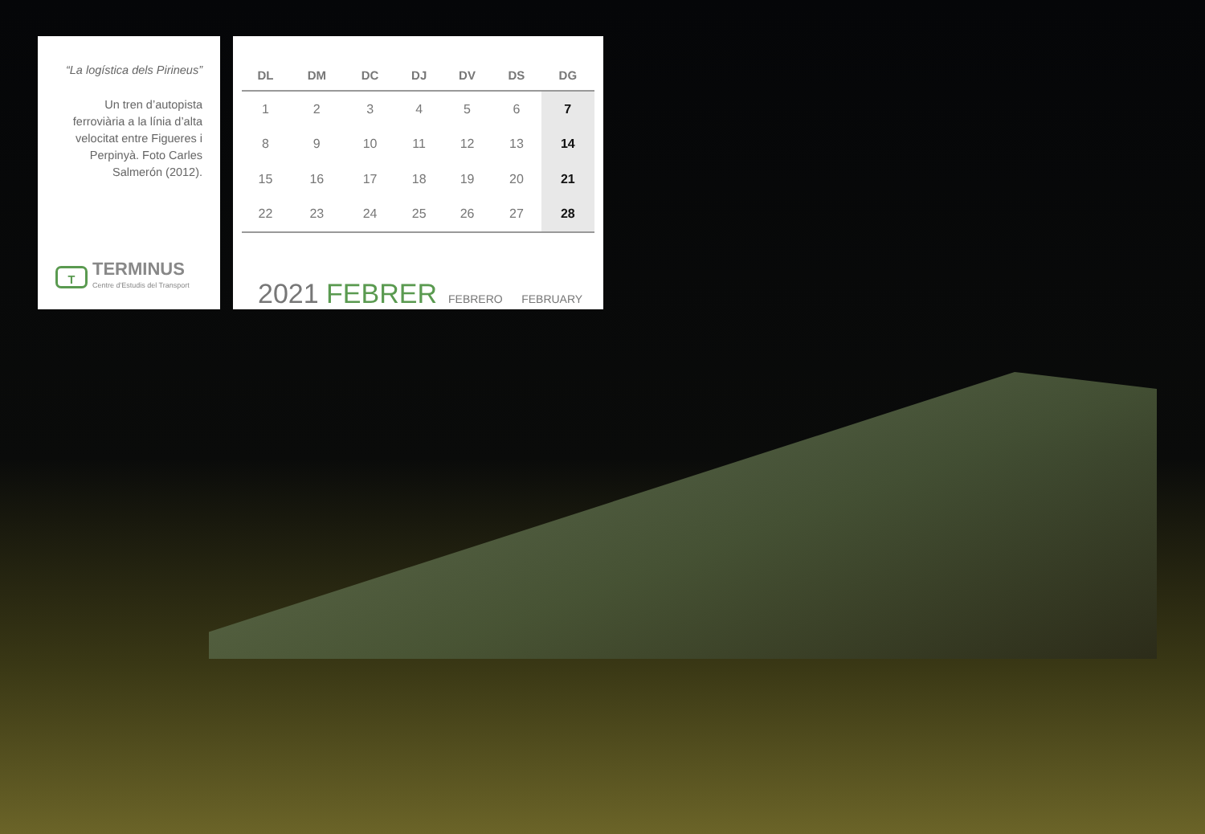“La logística dels Pirineus”
Un tren d’autopista ferroviària a la línia d’alta velocitat entre Figueres i Perpinyà. Foto Carles Salmerón (2012).
T
TERMINUS
Centre d'Estudis del Transport
| DL | DM | DC | DJ | DV | DS | DG |
| --- | --- | --- | --- | --- | --- | --- |
| 1 | 2 | 3 | 4 | 5 | 6 | 7 |
| 8 | 9 | 10 | 11 | 12 | 13 | 14 |
| 15 | 16 | 17 | 18 | 19 | 20 | 21 |
| 22 | 23 | 24 | 25 | 26 | 27 | 28 |
2021 FEBRER FEBRERO FEBRUARY